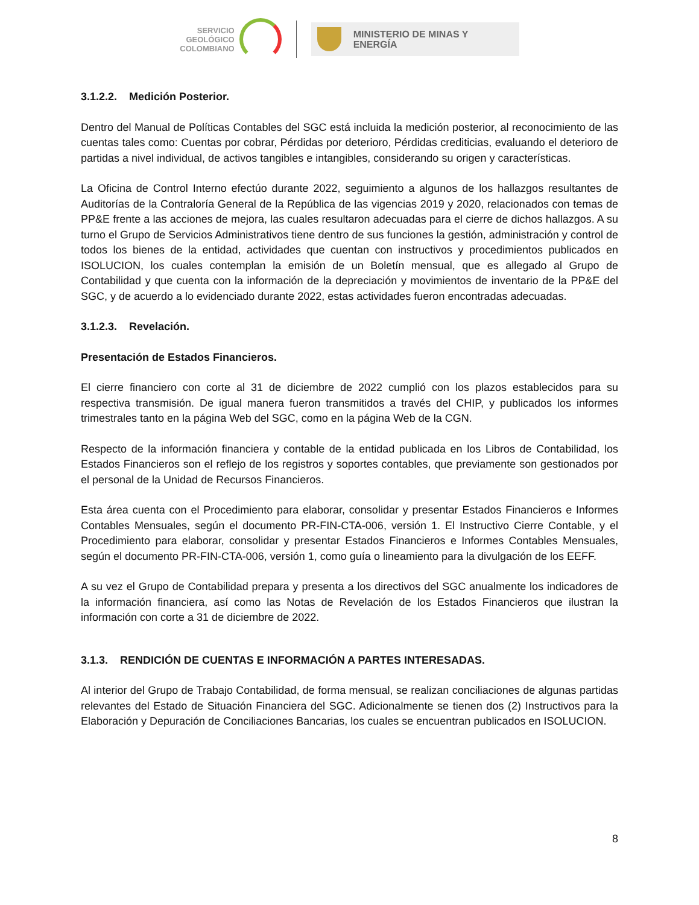SERVICIO
GEOLÓGICO
COLOMBIANO
MINISTERIO DE MINAS Y
ENERGÍA
3.1.2.2. Medición Posterior.
Dentro del Manual de Políticas Contables del SGC está incluida la medición posterior, al reconocimiento de las cuentas tales como: Cuentas por cobrar, Pérdidas por deterioro, Pérdidas crediticias, evaluando el deterioro de partidas a nivel individual, de activos tangibles e intangibles, considerando su origen y características.
La Oficina de Control Interno efectúo durante 2022, seguimiento a algunos de los hallazgos resultantes de Auditorías de la Contraloría General de la República de las vigencias 2019 y 2020, relacionados con temas de PP&E frente a las acciones de mejora, las cuales resultaron adecuadas para el cierre de dichos hallazgos. A su turno el Grupo de Servicios Administrativos tiene dentro de sus funciones la gestión, administración y control de todos los bienes de la entidad, actividades que cuentan con instructivos y procedimientos publicados en ISOLUCION, los cuales contemplan la emisión de un Boletín mensual, que es allegado al Grupo de Contabilidad y que cuenta con la información de la depreciación y movimientos de inventario de la PP&E del SGC, y de acuerdo a lo evidenciado durante 2022, estas actividades fueron encontradas adecuadas.
3.1.2.3. Revelación.
Presentación de Estados Financieros.
El cierre financiero con corte al 31 de diciembre de 2022 cumplió con los plazos establecidos para su respectiva transmisión. De igual manera fueron transmitidos a través del CHIP, y publicados los informes trimestrales tanto en la página Web del SGC, como en la página Web de la CGN.
Respecto de la información financiera y contable de la entidad publicada en los Libros de Contabilidad, los Estados Financieros son el reflejo de los registros y soportes contables, que previamente son gestionados por el personal de la Unidad de Recursos Financieros.
Esta área cuenta con el Procedimiento para elaborar, consolidar y presentar Estados Financieros e Informes Contables Mensuales, según el documento PR-FIN-CTA-006, versión 1. El Instructivo Cierre Contable, y el Procedimiento para elaborar, consolidar y presentar Estados Financieros e Informes Contables Mensuales, según el documento PR-FIN-CTA-006, versión 1, como guía o lineamiento para la divulgación de los EEFF.
A su vez el Grupo de Contabilidad prepara y presenta a los directivos del SGC anualmente los indicadores de la información financiera, así como las Notas de Revelación de los Estados Financieros que ilustran la información con corte a 31 de diciembre de 2022.
3.1.3. RENDICIÓN DE CUENTAS E INFORMACIÓN A PARTES INTERESADAS.
Al interior del Grupo de Trabajo Contabilidad, de forma mensual, se realizan conciliaciones de algunas partidas relevantes del Estado de Situación Financiera del SGC. Adicionalmente se tienen dos (2) Instructivos para la Elaboración y Depuración de Conciliaciones Bancarias, los cuales se encuentran publicados en ISOLUCION.
8